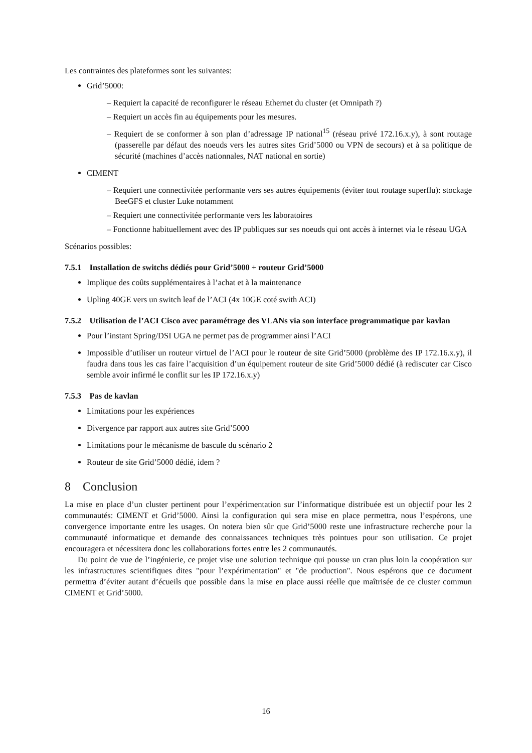Les contraintes des plateformes sont les suivantes:
Grid’5000:
– Requiert la capacité de reconfigurer le réseau Ethernet du cluster (et Omnipath ?)
– Requiert un accès fin au équipements pour les mesures.
– Requiert de se conformer à son plan d’adressage IP national<sup>15</sup> (réseau privé 172.16.x.y), à sont routage (passerelle par défaut des noeuds vers les autres sites Grid’5000 ou VPN de secours) et à sa politique de sécurité (machines d’accès nationnales, NAT national en sortie)
CIMENT
– Requiert une connectivitée performante vers ses autres équipements (éviter tout routage superflu): stockage BeeGFS et cluster Luke notamment
– Requiert une connectivitée performante vers les laboratoires
– Fonctionne habituellement avec des IP publiques sur ses noeuds qui ont accès à internet via le réseau UGA
Scénarios possibles:
7.5.1 Installation de switchs dédiés pour Grid’5000 + routeur Grid’5000
Implique des coûts supplémentaires à l’achat et à la maintenance
Upling 40GE vers un switch leaf de l’ACI (4x 10GE coté swith ACI)
7.5.2 Utilisation de l’ACI Cisco avec paramétrage des VLANs via son interface programmatique par kavlan
Pour l’instant Spring/DSI UGA ne permet pas de programmer ainsi l’ACI
Impossible d’utiliser un routeur virtuel de l’ACI pour le routeur de site Grid’5000 (problème des IP 172.16.x.y), il faudra dans tous les cas faire l’acquisition d’un équipement routeur de site Grid’5000 dédié (à rediscuter car Cisco semble avoir infirmé le conflit sur les IP 172.16.x.y)
7.5.3 Pas de kavlan
Limitations pour les expériences
Divergence par rapport aux autres site Grid’5000
Limitations pour le mécanisme de bascule du scénario 2
Routeur de site Grid’5000 dédié, idem ?
8 Conclusion
La mise en place d’un cluster pertinent pour l’expérimentation sur l’informatique distribuée est un objectif pour les 2 communautés: CIMENT et Grid’5000. Ainsi la configuration qui sera mise en place permettra, nous l’espérons, une convergence importante entre les usages. On notera bien sûr que Grid’5000 reste une infrastructure recherche pour la communauté informatique et demande des connaissances techniques très pointues pour son utilisation. Ce projet encouragera et nécessitera donc les collaborations fortes entre les 2 communautés.
Du point de vue de l’ingénierie, ce projet vise une solution technique qui pousse un cran plus loin la coopération sur les infrastructures scientifiques dites "pour l’expérimentation" et "de production". Nous espérons que ce document permettra d’éviter autant d’écueils que possible dans la mise en place aussi réelle que maîtrisée de ce cluster commun CIMENT et Grid’5000.
16